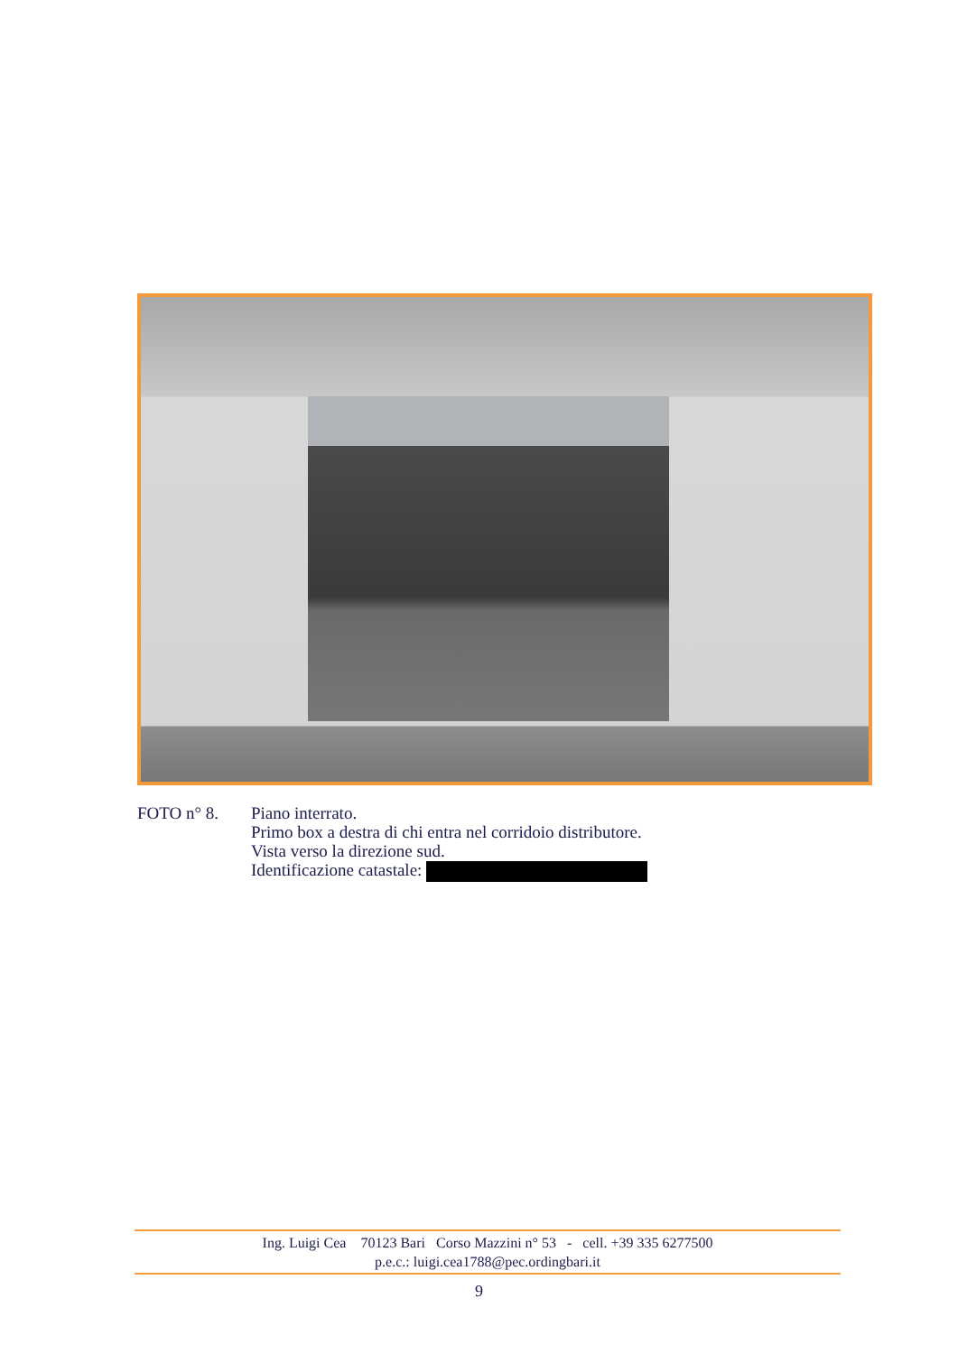FOTO n° 8. Piano interrato.
Primo box a destra di chi entra nel corridoio distributore.
Vista verso la direzione sud.
Identificazione catastale:
Ing. Luigi Cea 70123 Bari Corso Mazzini n° 53 - cell. +39 335 6277500
p.e.c.: luigi.cea1788@pec.ordingbari.it
9